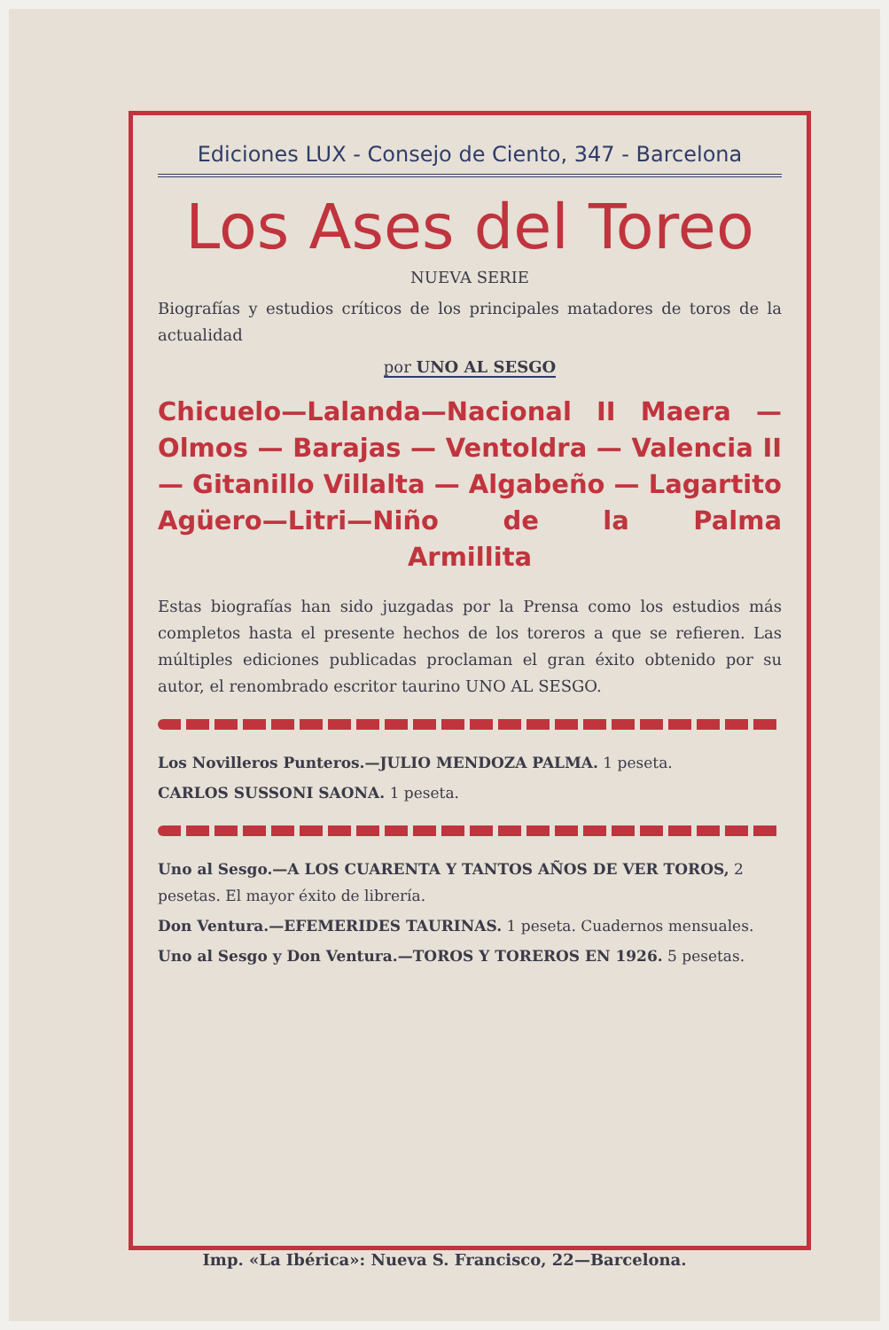Ediciones LUX - Consejo de Ciento, 347 - Barcelona
Los Ases del Toreo
NUEVA SERIE
Biografías y estudios críticos de los principales matadores de toros de la actualidad
por UNO AL SESGO
Chicuelo—Lalanda—Nacional II Maera — Olmos — Barajas — Ventoldra — Valencia II — Gitanillo Villalta — Algabeño — Lagartito Agüero—Litri—Niño de la Palma
Armillita
Estas biografías han sido juzgadas por la Prensa como los estudios más completos hasta el presente hechos de los toreros a que se refieren. Las múltiples ediciones publicadas proclaman el gran éxito obtenido por su autor, el renombrado escritor taurino UNO AL SESGO.
Los Novilleros Punteros.—JULIO MENDOZA PALMA. 1 peseta.
CARLOS SUSSONI SAONA. 1 peseta.
Uno al Sesgo.—A LOS CUARENTA Y TANTOS AÑOS DE VER TOROS, 2 pesetas. El mayor éxito de librería.
Don Ventura.—EFEMERIDES TAURINAS. 1 peseta. Cuadernos mensuales.
Uno al Sesgo y Don Ventura.—TOROS Y TOREROS EN 1926. 5 pesetas.
Imp. «La Ibérica»: Nueva S. Francisco, 22—Barcelona.